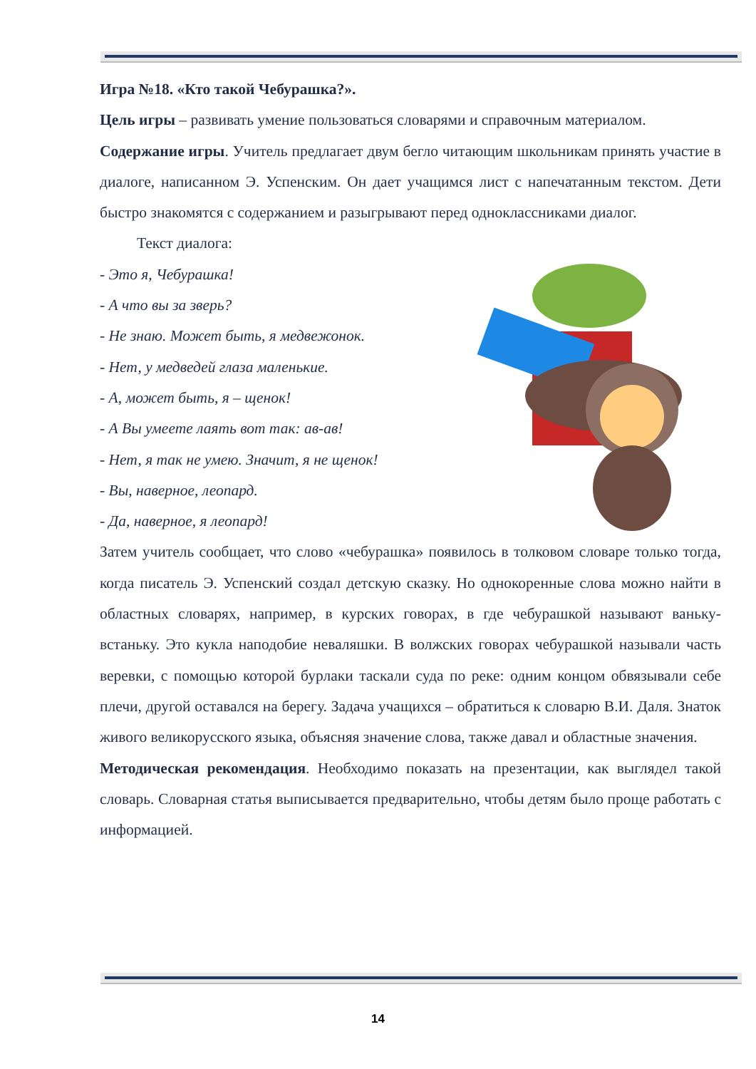Игра №18. «Кто такой Чебурашка?».
Цель игры – развивать умение пользоваться словарями и справочным материалом.
Содержание игры. Учитель предлагает двум бегло читающим школьникам принять участие в диалоге, написанном Э. Успенским. Он дает учащимся лист с напечатанным текстом. Дети быстро знакомятся с содержанием и разыгрывают перед одноклассниками диалог.
Текст диалога:
- Это я, Чебурашка!
- А что вы за зверь?
- Не знаю. Может быть, я медвежонок.
- Нет, у медведей глаза маленькие.
- А, может быть, я – щенок!
- А Вы умеете лаять вот так: ав-ав!
- Нет, я так не умею. Значит, я не щенок!
- Вы, наверное, леопард.
- Да, наверное, я леопард!
Затем учитель сообщает, что слово «чебурашка» появилось в толковом словаре только тогда, когда писатель Э. Успенский создал детскую сказку. Но однокоренные слова можно найти в областных словарях, например, в курских говорах, в где чебурашкой называют ваньку-встаньку. Это кукла наподобие неваляшки. В волжских говорах чебурашкой называли часть веревки, с помощью которой бурлаки таскали суда по реке: одним концом обвязывали себе плечи, другой оставался на берегу. Задача учащихся – обратиться к словарю В.И. Даля. Знаток живого великорусского языка, объясняя значение слова, также давал и областные значения.
Методическая рекомендация. Необходимо показать на презентации, как выглядел такой словарь. Словарная статья выписывается предварительно, чтобы детям было проще работать с информацией.
14